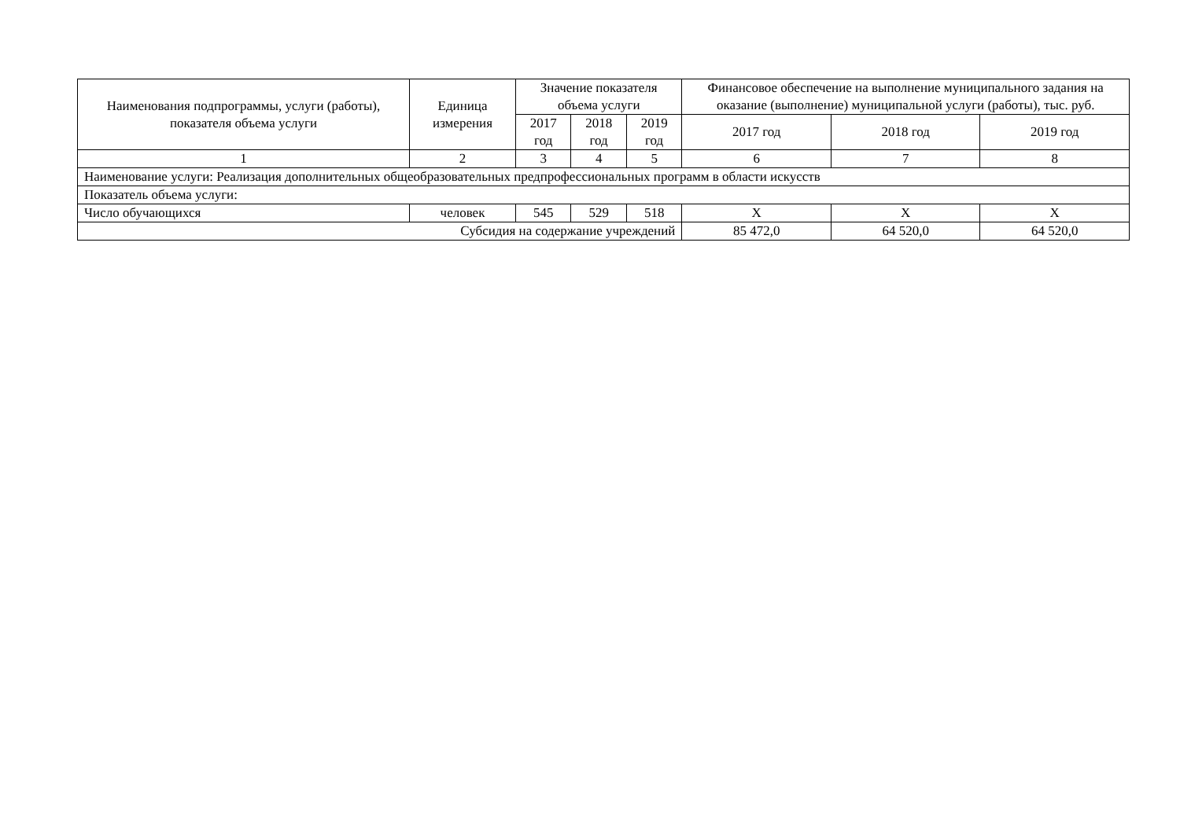| Наименования подпрограммы, услуги (работы), показателя объема услуги | Единица измерения | Значение показателя объема услуги | | | Финансовое обеспечение на выполнение муниципального задания на оказание (выполнение) муниципальной услуги (работы), тыс. руб. | | |
| --- | --- | --- | --- | --- | --- | --- | --- |
| | | 2017 год | 2018 год | 2019 год | 2017 год | 2018 год | 2019 год |
| 1 | 2 | 3 | 4 | 5 | 6 | 7 | 8 |
| Наименование услуги: Реализация дополнительных общеобразовательных предпрофессиональных программ в области искусств | | | | | | | |
| Показатель объема услуги: | | | | | | | |
| Число обучающихся | человек | 545 | 529 | 518 | Х | Х | Х |
| Субсидия на содержание учреждений | | | | | 85 472,0 | 64 520,0 | 64 520,0 |